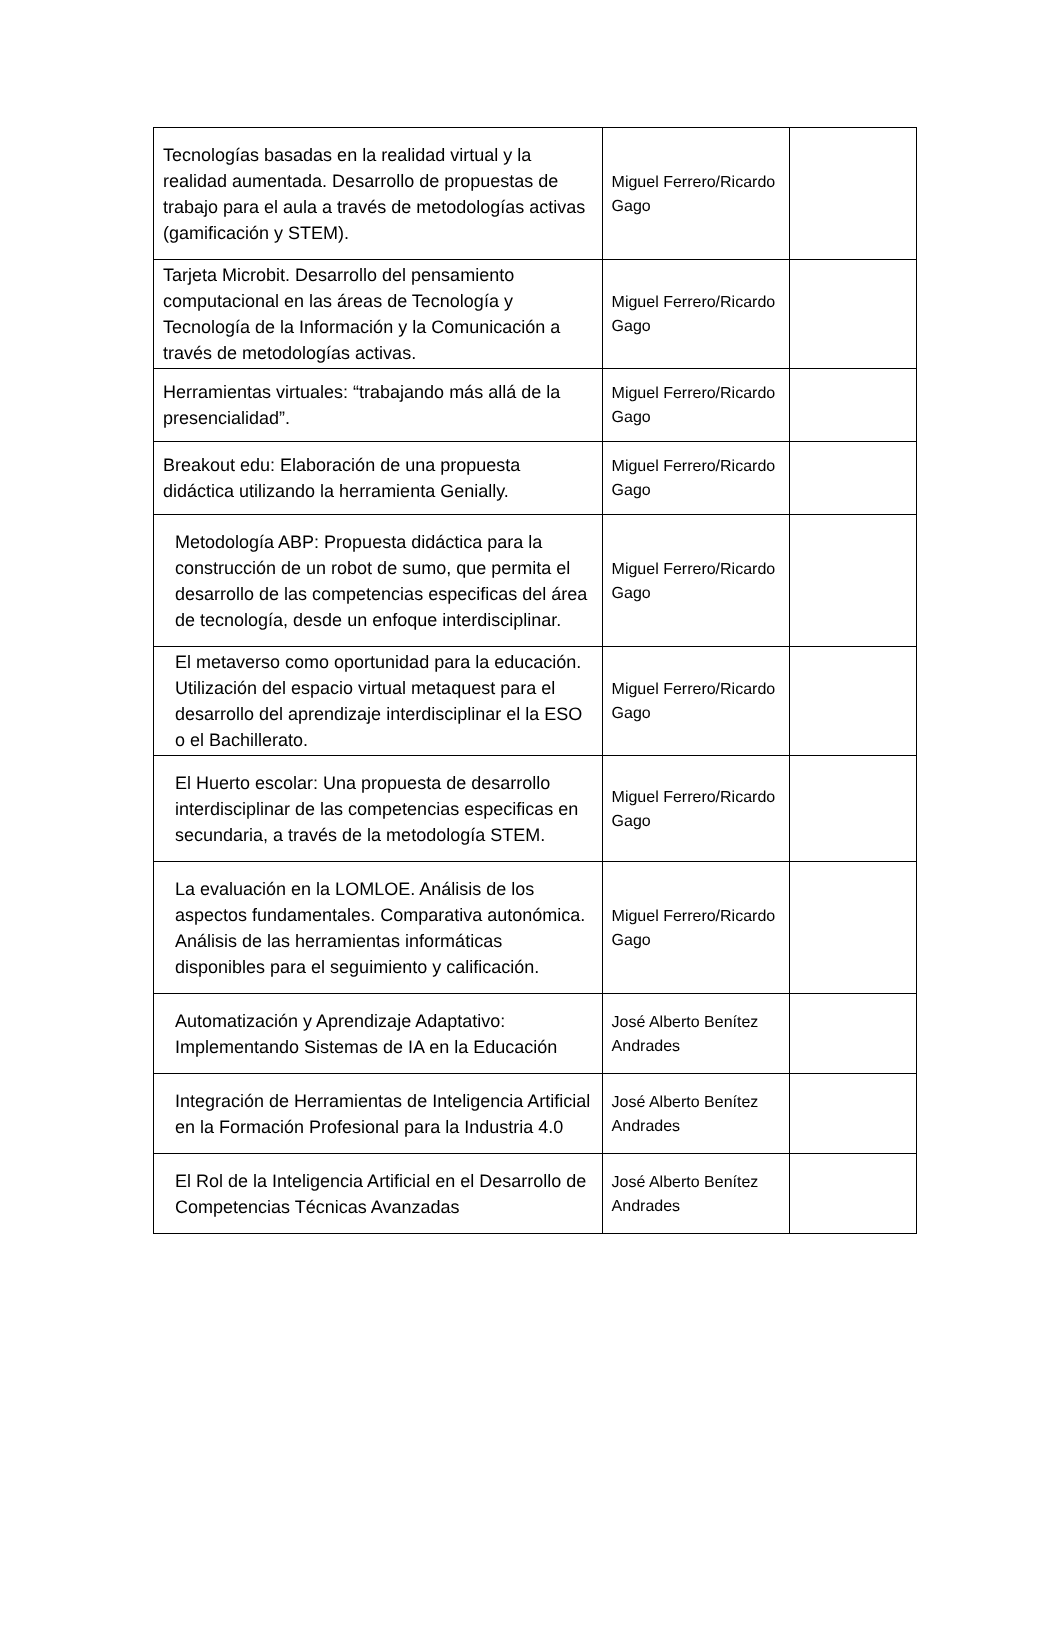| Tecnologías basadas en la realidad virtual y la realidad aumentada. Desarrollo de propuestas de trabajo para el aula a través de metodologías activas (gamificación y STEM). | Miguel Ferrero/Ricardo Gago | |
| Tarjeta Microbit. Desarrollo del pensamiento computacional en las áreas de Tecnología y Tecnología de la Información y la Comunicación a través de metodologías activas. | Miguel Ferrero/Ricardo Gago | |
| Herramientas virtuales: “trabajando más allá de la presencialidad”. | Miguel Ferrero/Ricardo Gago | |
| Breakout edu: Elaboración de una propuesta didáctica utilizando la herramienta Genially. | Miguel Ferrero/Ricardo Gago | |
| Metodología ABP: Propuesta didáctica para la construcción de un robot de sumo, que permita el desarrollo de las competencias especificas del área de tecnología, desde un enfoque interdisciplinar. | Miguel Ferrero/Ricardo Gago | |
| El metaverso como oportunidad para la educación. Utilización del espacio virtual metaquest para el desarrollo del aprendizaje interdisciplinar el la ESO o el Bachillerato. | Miguel Ferrero/Ricardo Gago | |
| El Huerto escolar: Una propuesta de desarrollo interdisciplinar de las competencias especificas en secundaria, a través de la metodología STEM. | Miguel Ferrero/Ricardo Gago | |
| La evaluación en la LOMLOE. Análisis de los aspectos fundamentales. Comparativa autonómica. Análisis de las herramientas informáticas disponibles para el seguimiento y calificación. | Miguel Ferrero/Ricardo Gago | |
| Automatización y Aprendizaje Adaptativo: Implementando Sistemas de IA en la Educación | José Alberto Benítez Andrades | |
| Integración de Herramientas de Inteligencia Artificial en la Formación Profesional para la Industria 4.0 | José Alberto Benítez Andrades | |
| El Rol de la Inteligencia Artificial en el Desarrollo de Competencias Técnicas Avanzadas | José Alberto Benítez Andrades | |